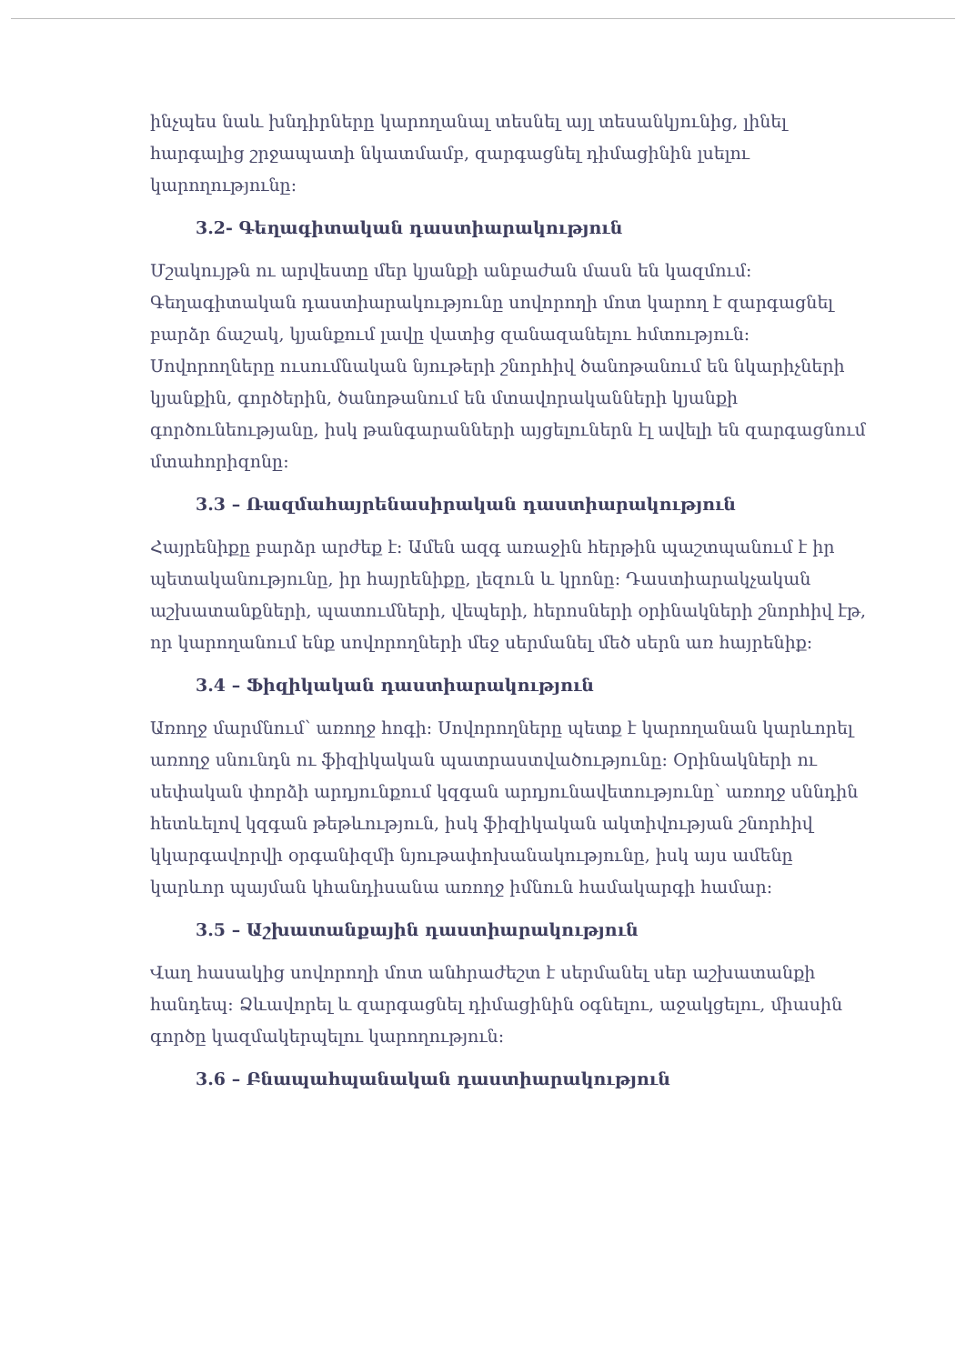ինչպես նաև խնդիրները կարողանալ տեսնել այլ տեսանկյունից, լինել հարգալից շրջապատի նկատմամբ, զարգացնել դիմացինին լսելու կարողությունը:
3.2- Գեղագիտական դաստիարակություն
Մշակույթն ու արվեստը մեր կյանքի անբաժան մասն են կազմում: Գեղագիտական դաստիարակությունը սովորողի մոտ կարող է զարգացնել բարձր ճաշակ, կյանքում լավը վատից զանազանելու հմտություն: Սովորողները ուսումնական նյութերի շնորհիվ ծանոթանում են նկարիչների կյանքին, գործերին, ծանոթանում են մտավորականների կյանքի գործունեությանը, իսկ թանգարանների այցելուներն էլ ավելի են զարգացնում մտահորիզոնը:
3.3 – Ռազմահայրենասիրական դաստիարակություն
Հայրենիքը բարձր արժեք է: Ամեն ազգ առաջին հերթին պաշտպանում է իր պետականությունը, իր հայրենիքը, լեզուն և կրոնը: Դաստիարակչական աշխատանքների, պատումների, վեպերի, հերոսների օրինակների շնորհիվ էթ, որ կարողանում ենք սովորողների մեջ սերմանել մեծ սերն առ հայրենիք:
3.4 – Ֆիզիկական դաստիարակություն
Առողջ մարմնում՝ առողջ հոգի: Սովորողները պետք է կարողանան կարևորել առողջ սնունդն ու ֆիզիկական պատրաստվածությունը: Օրինակների ու սեփական փորձի արդյունքում կզգան արդյունավետությունը՝ առողջ սննդին հետևելով կզգան թեթևություն, իսկ ֆիզիկական ակտիվության շնորհիվ կկարգավորվի օրգանիզմի նյութափոխանակությունը, իսկ այս ամենը կարևոր պայման կհանդիսանա առողջ իմնուն համակարգի համար:
3.5 – Աշխատանքային դաստիարակություն
Վաղ հասակից սովորողի մոտ անհրաժեշտ է սերմանել սեր աշխատանքի հանդեպ: Ձևավորել և զարգացնել դիմացինին օգնելու, աջակցելու, միասին գործը կազմակերպելու կարողություն:
3.6 – Բնապահպանական դաստիարակություն